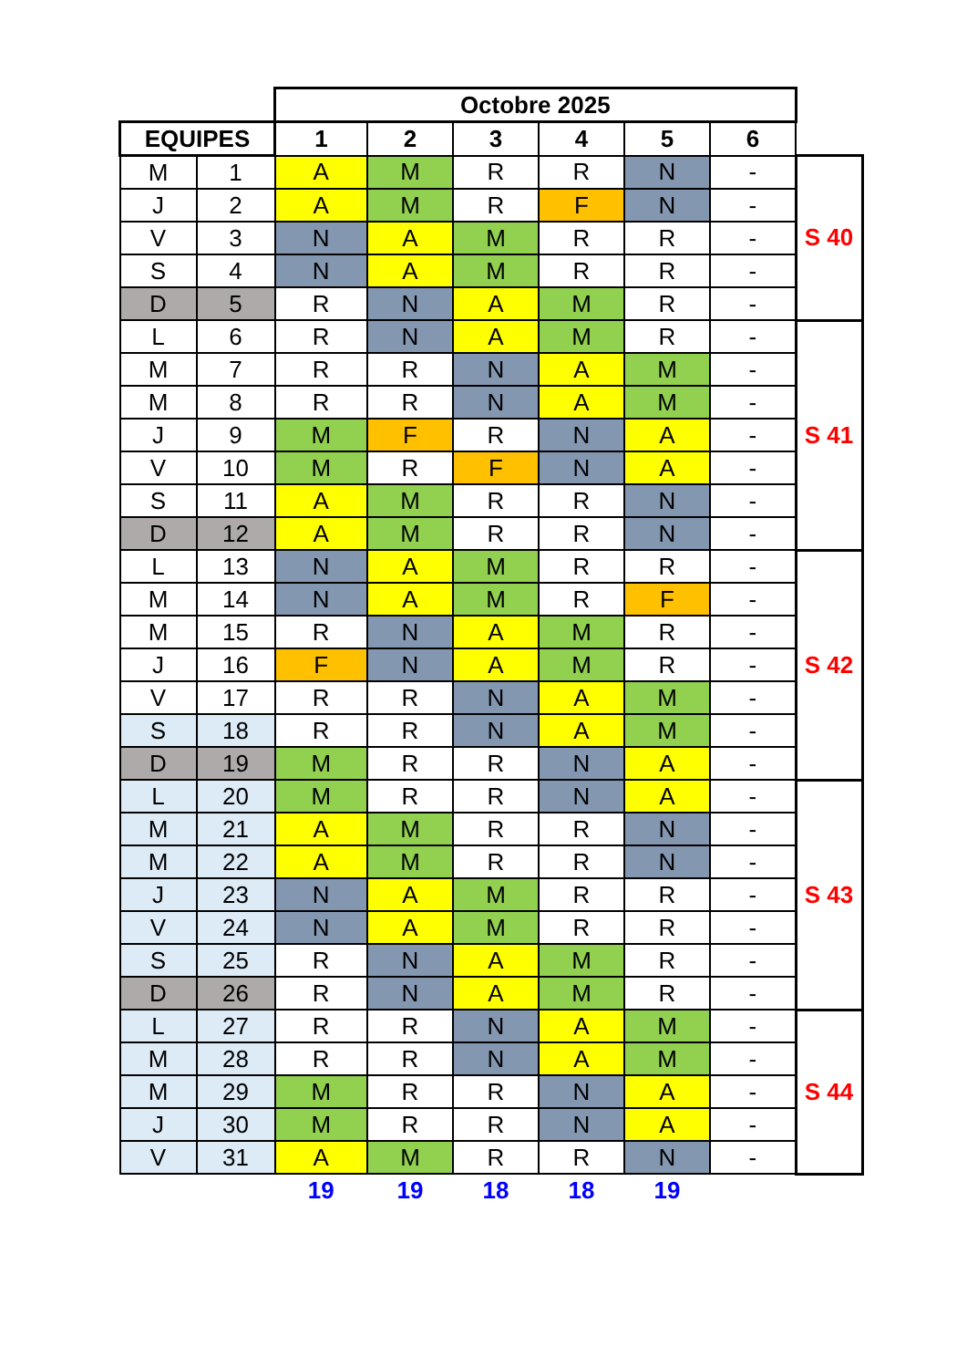| | | Octobre 2025 | | | | | | |
| EQUIPES | | 1 | 2 | 3 | 4 | 5 | 6 | |
| M | 1 | A | M | R | R | N | - | S 40 |
| J | 2 | A | M | R | F | N | - | |
| V | 3 | N | A | M | R | R | - | |
| S | 4 | N | A | M | R | R | - | |
| D | 5 | R | N | A | M | R | - | |
| L | 6 | R | N | A | M | R | - | S 41 |
| M | 7 | R | R | N | A | M | - | |
| M | 8 | R | R | N | A | M | - | |
| J | 9 | M | F | R | N | A | - | |
| V | 10 | M | R | F | N | A | - | |
| S | 11 | A | M | R | R | N | - | |
| D | 12 | A | M | R | R | N | - | |
| L | 13 | N | A | M | R | R | - | S 42 |
| M | 14 | N | A | M | R | F | - | |
| M | 15 | R | N | A | M | R | - | |
| J | 16 | F | N | A | M | R | - | |
| V | 17 | R | R | N | A | M | - | |
| S | 18 | R | R | N | A | M | - | |
| D | 19 | M | R | R | N | A | - | |
| L | 20 | M | R | R | N | A | - | S 43 |
| M | 21 | A | M | R | R | N | - | |
| M | 22 | A | M | R | R | N | - | |
| J | 23 | N | A | M | R | R | - | |
| V | 24 | N | A | M | R | R | - | |
| S | 25 | R | N | A | M | R | - | |
| D | 26 | R | N | A | M | R | - | |
| L | 27 | R | R | N | A | M | - | S 44 |
| M | 28 | R | R | N | A | M | - | |
| M | 29 | M | R | R | N | A | - | |
| J | 30 | M | R | R | N | A | - | |
| V | 31 | A | M | R | R | N | - | |
| | | 19 | 19 | 18 | 18 | 19 | | |